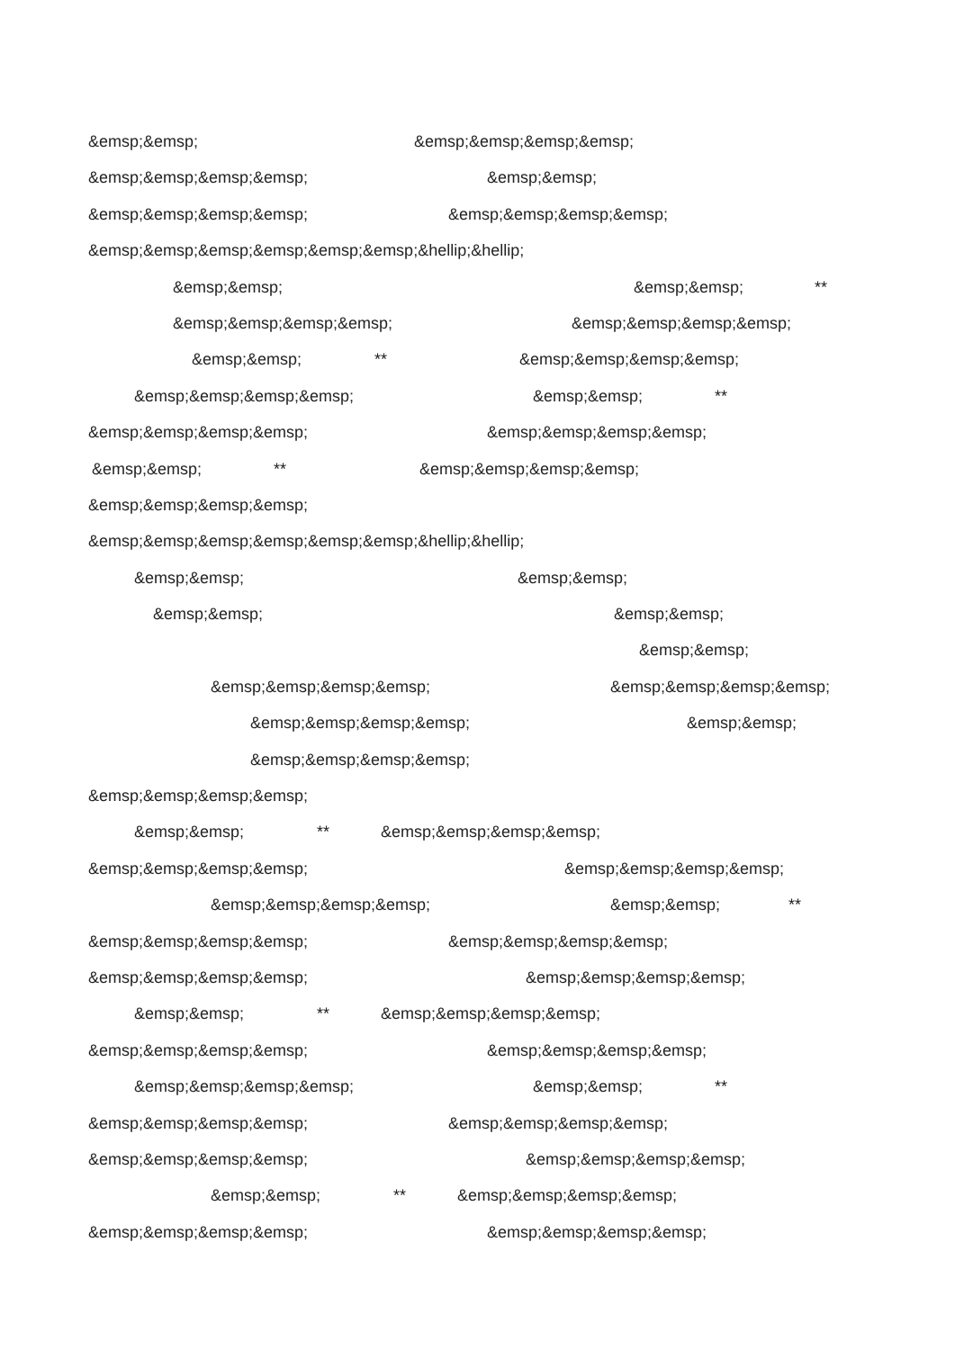&emsp;&emsp; &emsp;&emsp;&emsp;&emsp;
&emsp;&emsp;&emsp;&emsp; &emsp;&emsp;
&emsp;&emsp;&emsp;&emsp; &emsp;&emsp;&emsp;&emsp;
&emsp;&emsp;&emsp;&emsp;&emsp;&emsp;&hellip;&hellip;
&emsp;&emsp; &emsp;&emsp; **
&emsp;&emsp;&emsp;&emsp; &emsp;&emsp;&emsp;&emsp;
&emsp;&emsp; ** &emsp;&emsp;&emsp;&emsp;
&emsp;&emsp;&emsp;&emsp; &emsp;&emsp; **
&emsp;&emsp;&emsp;&emsp; &emsp;&emsp;&emsp;&emsp;
&emsp;&emsp; ** &emsp;&emsp;&emsp;&emsp;
&emsp;&emsp;&emsp;&emsp;
&emsp;&emsp;&emsp;&emsp;&emsp;&emsp;&hellip;&hellip;
&emsp;&emsp; &emsp;&emsp;
&emsp;&emsp; &emsp;&emsp;
&emsp;&emsp;
&emsp;&emsp;&emsp;&emsp; &emsp;&emsp;&emsp;&emsp;
&emsp;&emsp;&emsp;&emsp; &emsp;&emsp;
&emsp;&emsp;&emsp;&emsp;
&emsp;&emsp;&emsp;&emsp;
&emsp;&emsp; ** &emsp;&emsp;&emsp;&emsp;
&emsp;&emsp;&emsp;&emsp; &emsp;&emsp;&emsp;&emsp;
&emsp;&emsp;&emsp;&emsp; &emsp;&emsp; **
&emsp;&emsp;&emsp;&emsp; &emsp;&emsp;&emsp;&emsp;
&emsp;&emsp;&emsp;&emsp; &emsp;&emsp;&emsp;&emsp;
&emsp;&emsp; ** &emsp;&emsp;&emsp;&emsp;
&emsp;&emsp;&emsp;&emsp; &emsp;&emsp;&emsp;&emsp;
&emsp;&emsp;&emsp;&emsp; &emsp;&emsp; **
&emsp;&emsp;&emsp;&emsp; &emsp;&emsp;&emsp;&emsp;
&emsp;&emsp;&emsp;&emsp; &emsp;&emsp;&emsp;&emsp;
&emsp;&emsp; ** &emsp;&emsp;&emsp;&emsp;
&emsp;&emsp;&emsp;&emsp; &emsp;&emsp;&emsp;&emsp;